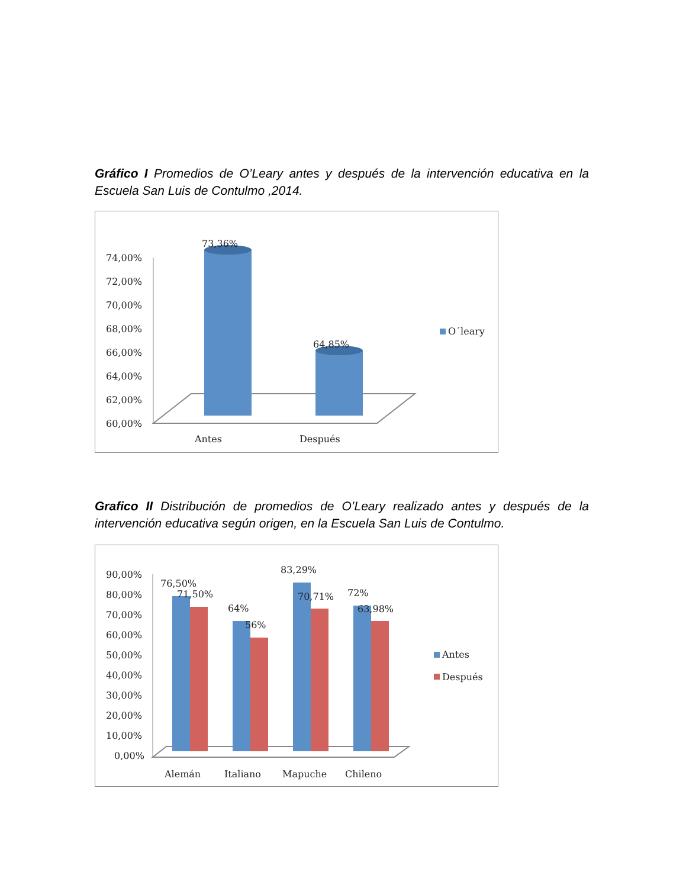Gráfico I Promedios de O’Leary antes y después de la intervención educativa en la Escuela San Luis de Contulmo ,2014.
74,00%
72,00%
70,00%
68,00%
66,00%
64,00%
62,00%
60,00%
73,36%
64,85%
Antes
Después
O´leary
Grafico II Distribución de promedios de O’Leary realizado antes y después de la intervención educativa según origen, en la Escuela San Luis de Contulmo.
90,00%
80,00%
70,00%
60,00%
50,00%
40,00%
30,00%
20,00%
10,00%
0,00%
76,50%
71,50%
64%
56%
83,29%
70,71%
72%
63,98%
Alemán
Italiano
Mapuche
Chileno
Antes
Después